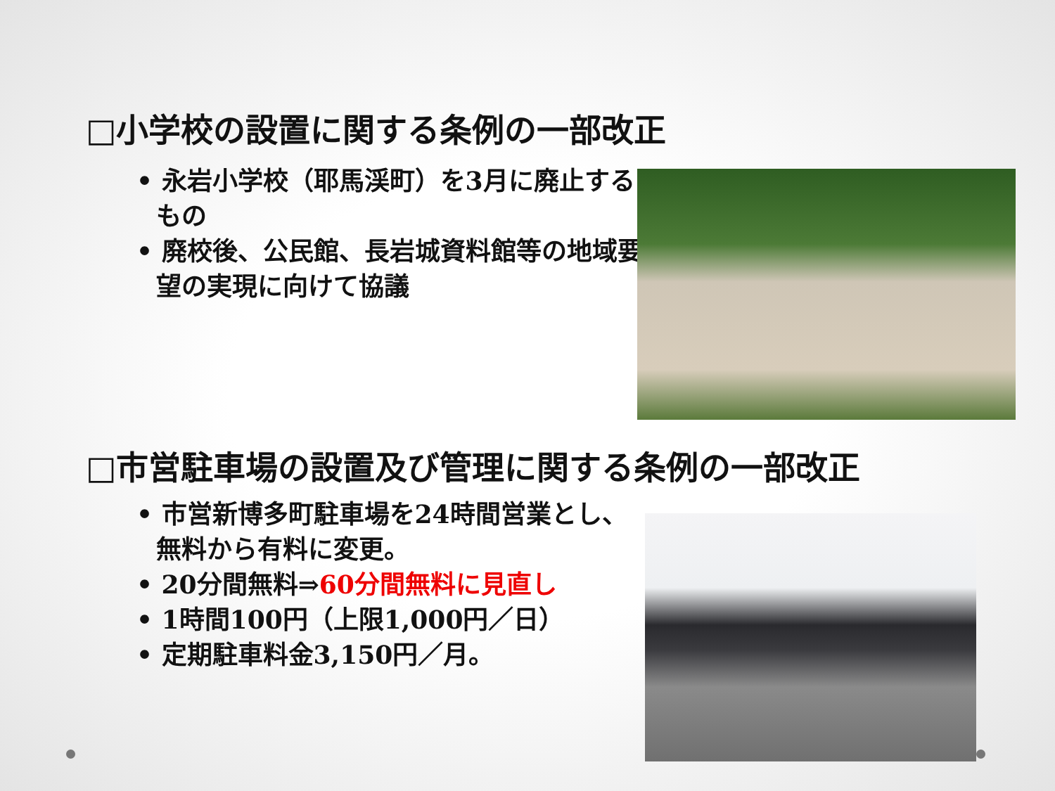□小学校の設置に関する条例の一部改正
• 永岩小学校（耶馬渓町）を3月に廃止するもの
• 廃校後、公民館、長岩城資料館等の地域要望の実現に向けて協議
□市営駐車場の設置及び管理に関する条例の一部改正
• 市営新博多町駐車場を24時間営業とし、無料から有料に変更。
• 20分間無料⇒60分間無料に見直し
• 1時間100円（上限1,000円／日）
• 定期駐車料金3,150円／月。